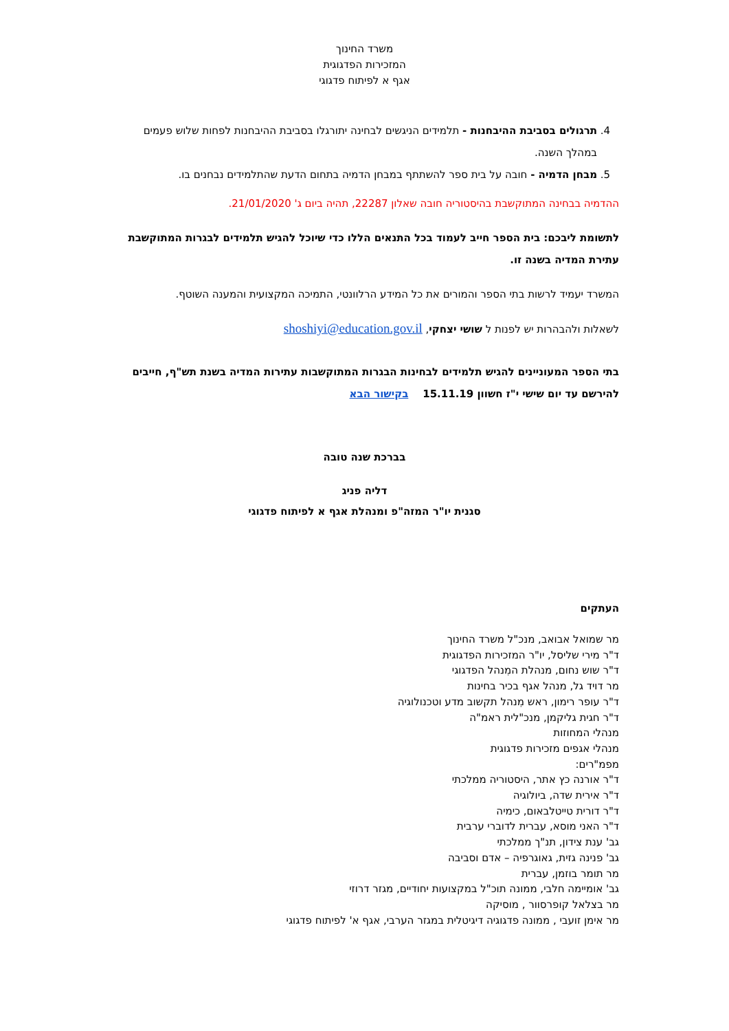משרד החינוך
המזכירות הפדגוגית
אגף א לפיתוח פדגוגי
4. תרגולים בסביבת ההיבחנות - תלמידים הניגשים לבחינה יתורגלו בסביבת ההיבחנות לפחות שלוש פעמים במהלך השנה.
5. מבחן הדמיה - חובה על בית ספר להשתתף במבחן הדמיה בתחום הדעת שהתלמידים נבחנים בו.
ההדמיה בבחינה המתוקשבת בהיסטוריה חובה שאלון 22287, תהיה ביום ג' 21/01/2020.
לתשומת ליבכם: בית הספר חייב לעמוד בכל התנאים הללו כדי שיוכל להגיש תלמידים לבגרות המתוקשבת עתירת המדיה בשנה זו.
המשרד יעמיד לרשות בתי הספר והמורים את כל המידע הרלוונטי, התמיכה המקצועית והמענה השוטף.
לשאלות ולהבהרות יש לפנות ל שושי יצחקי, shoshiyi@education.gov.il
בתי הספר המעוניינים להגיש תלמידים לבחינות הבגרות המתוקשבות עתירות המדיה בשנת תש"ף, חייבים להירשם עד יום שישי י"ז חשוון 15.11.19 בקישור הבא
בברכת שנה טובה
דליה פניג
סגנית יו"ר המזה"פ ומנהלת אגף א לפיתוח פדגוגי
העתקים
מר שמואל אבואב, מנכ"ל משרד החינוך
ד"ר מירי שליסל, יו"ר המזכירות הפדגוגית
ד"ר שוש נחום, מנהלת המִנהל הפדגוגי
מר דויד גל, מנהל אגף בכיר בחינות
ד"ר עופר רימון, ראש מִנהל תקשוב מדע וטכנולוגיה
ד"ר חגית גליקמן, מנכ"לית ראמ"ה
מנהלי המחוזות
מנהלי אגפים מזכירות פדגוגית
מפמ"רים:
ד"ר אורנה כץ אתר, היסטוריה ממלכתי
ד"ר אירית שדה, ביולוגיה
ד"ר דורית טייטלבאום, כימיה
ד"ר האני מוסא, עברית לדוברי ערבית
גב' ענת צידון, תנ"ך ממלכתי
גב' פנינה גזית, גאוגרפיה – אדם וסביבה
מר תומר בוזמן, עברית
גב' אומיימה חלבי, ממונה תוכ"ל במקצועות יחודיים, מגזר דרוזי
מר בצלאל קופרסוור , מוסיקה
מר אימן זועבי , ממונה פדגוגיה דיגיטלית במגזר הערבי, אגף א' לפיתוח פדגוגי